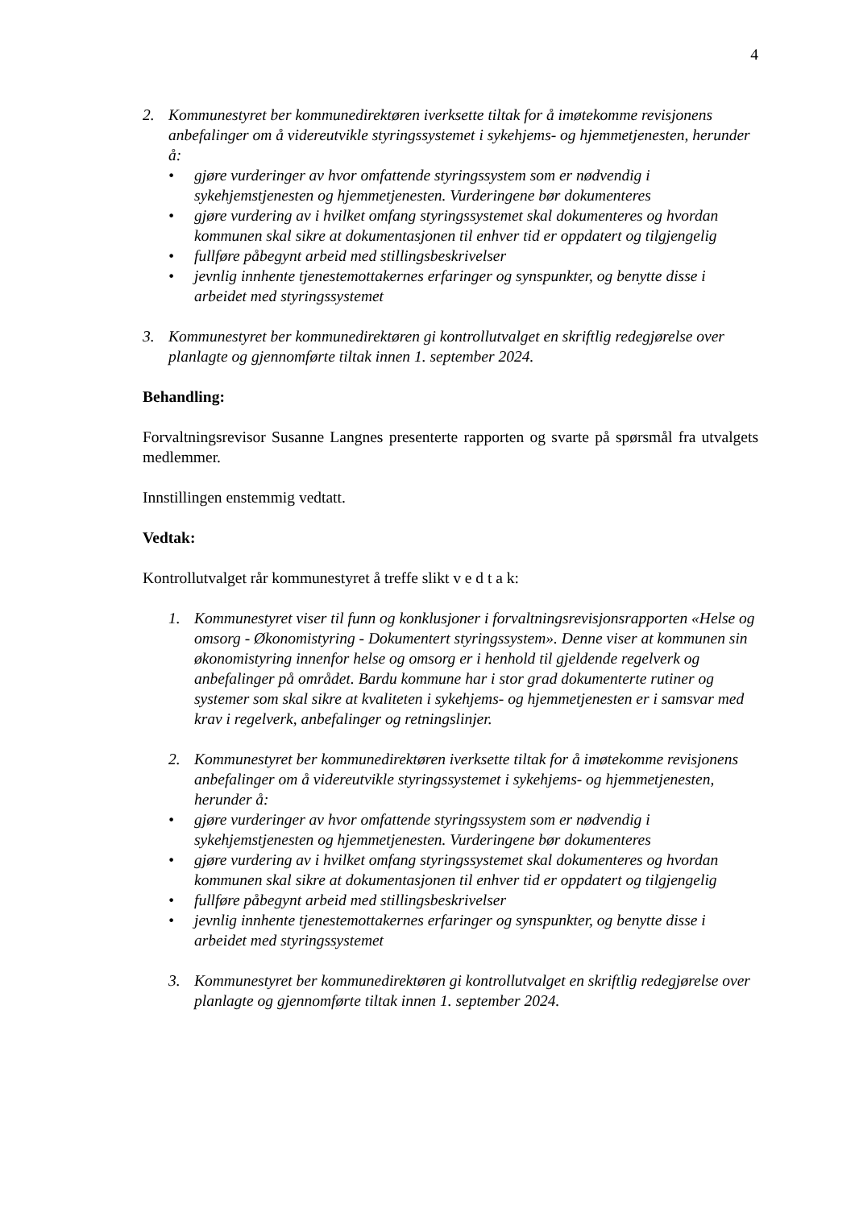4
2. Kommunestyret ber kommunedirektøren iverksette tiltak for å imøtekomme revisjonens anbefalinger om å videreutvikle styringssystemet i sykehjems- og hjemmetjenesten, herunder å:
• gjøre vurderinger av hvor omfattende styringssystem som er nødvendig i sykehjemstjenesten og hjemmetjenesten. Vurderingene bør dokumenteres
• gjøre vurdering av i hvilket omfang styringssystemet skal dokumenteres og hvordan kommunen skal sikre at dokumentasjonen til enhver tid er oppdatert og tilgjengelig
• fullføre påbegynt arbeid med stillingsbeskrivelser
• jevnlig innhente tjenestemottakernes erfaringer og synspunkter, og benytte disse i arbeidet med styringssystemet
3. Kommunestyret ber kommunedirektøren gi kontrollutvalget en skriftlig redegjørelse over planlagte og gjennomførte tiltak innen 1. september 2024.
Behandling:
Forvaltningsrevisor Susanne Langnes presenterte rapporten og svarte på spørsmål fra utvalgets medlemmer.
Innstillingen enstemmig vedtatt.
Vedtak:
Kontrollutvalget rår kommunestyret å treffe slikt v e d t a k:
1. Kommunestyret viser til funn og konklusjoner i forvaltningsrevisjonsrapporten «Helse og omsorg - Økonomistyring - Dokumentert styringssystem». Denne viser at kommunen sin økonomistyring innenfor helse og omsorg er i henhold til gjeldende regelverk og anbefalinger på området. Bardu kommune har i stor grad dokumenterte rutiner og systemer som skal sikre at kvaliteten i sykehjems- og hjemmetjenesten er i samsvar med krav i regelverk, anbefalinger og retningslinjer.
2. Kommunestyret ber kommunedirektøren iverksette tiltak for å imøtekomme revisjonens anbefalinger om å videreutvikle styringssystemet i sykehjems- og hjemmetjenesten, herunder å:
• gjøre vurderinger av hvor omfattende styringssystem som er nødvendig i sykehjemstjenesten og hjemmetjenesten. Vurderingene bør dokumenteres
• gjøre vurdering av i hvilket omfang styringssystemet skal dokumenteres og hvordan kommunen skal sikre at dokumentasjonen til enhver tid er oppdatert og tilgjengelig
• fullføre påbegynt arbeid med stillingsbeskrivelser
• jevnlig innhente tjenestemottakernes erfaringer og synspunkter, og benytte disse i arbeidet med styringssystemet
3. Kommunestyret ber kommunedirektøren gi kontrollutvalget en skriftlig redegjørelse over planlagte og gjennomførte tiltak innen 1. september 2024.